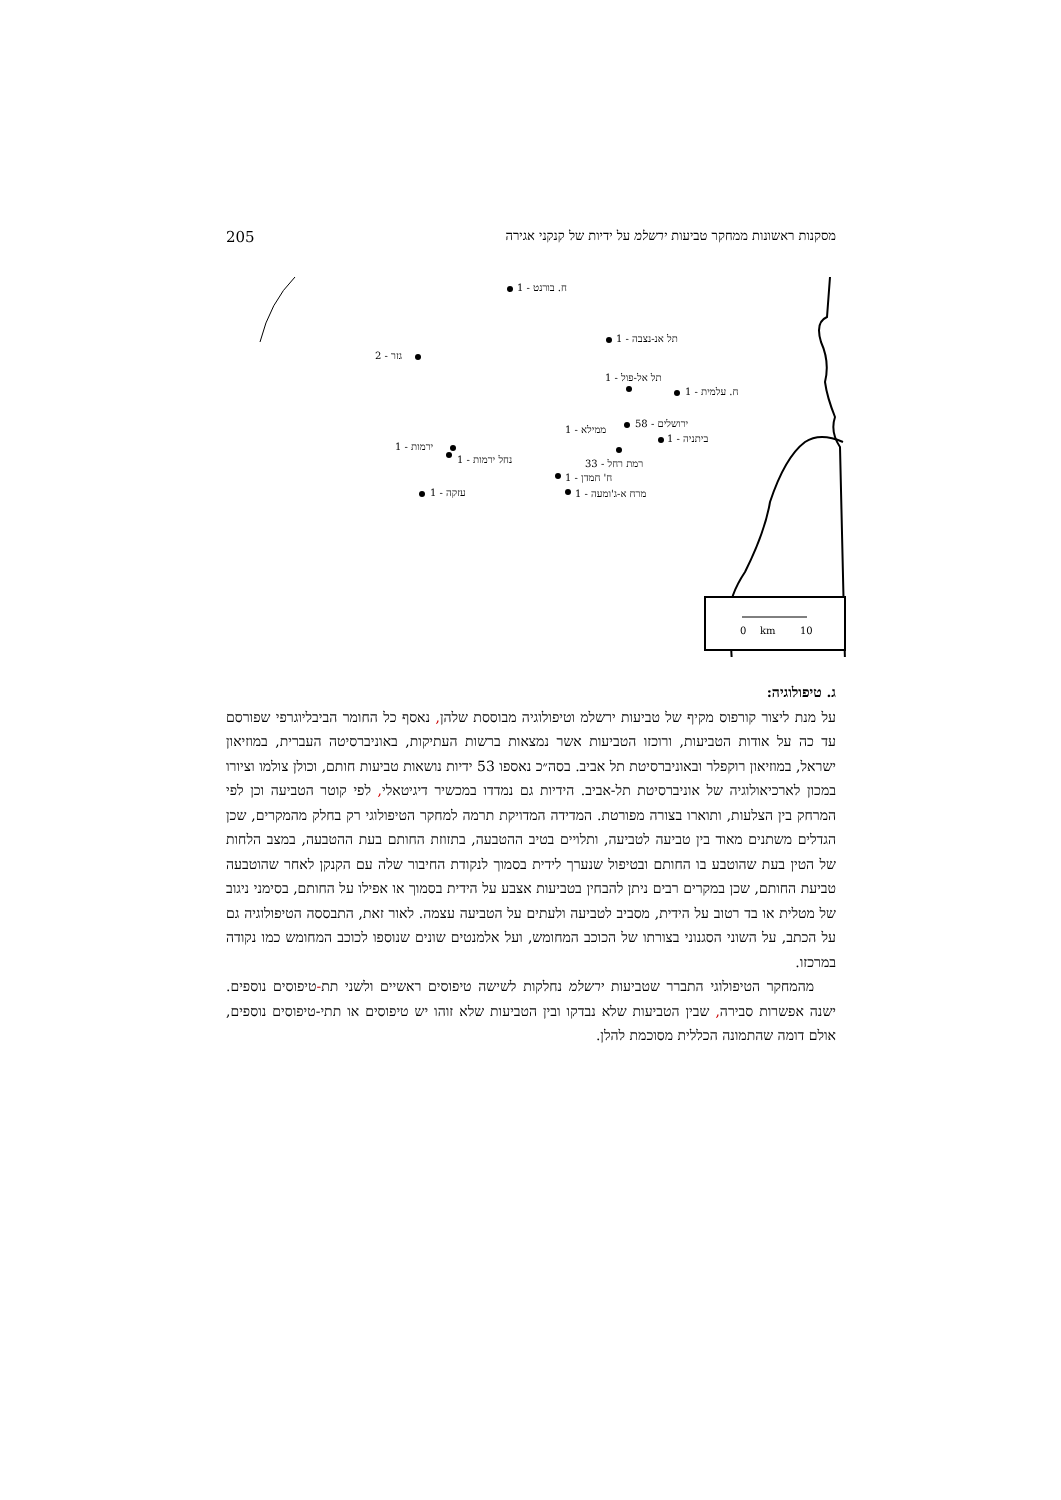205 מסקנות ראשונות ממחקר טביעות ירשלמ על ידיות של קנקני אגירה
0
km
10
ח. בורנט - 1
תל אנ-נצבה - 1
גזר - 2
תל אל-פול - 1
ח. עלמית - 1
ירושלים - 58
ממילא - 1
ביתניה - 1
ירמות - 1
נחל ירמות - 1 רמת רחל - 33
ח' חמדן - 1
מרח א-ג'ומעה - 1
עזקה - 1
ג. טיפולוגיה:
על מנת ליצור קורפוס מקיף של טביעות ירשלמ וטיפולוגיה מבוססת שלהן, נאסף כל החומר הביבליוגרפי שפורסם עד כה על אודות הטביעות, ורוכזו הטביעות אשר נמצאות ברשות העתיקות, באוניברסיטה העברית, במוזיאון ישראל, במוזיאון רוקפלר ובאוניברסיטת תל אביב. בסה״כ נאספו 53 ידיות נושאות טביעות חותם, וכולן צולמו וציורו במכון לארכיאולוגיה של אוניברסיטת תל-אביב. הידיות גם נמדדו במכשיר דיגיטאלי, לפי קוטר הטביעה וכן לפי המרחק בין הצלעות, ותוארו בצורה מפורטת. המדידה המדויקת תרמה למחקר הטיפולוגי רק בחלק מהמקרים, שכן הגדלים משתנים מאוד בין טביעה לטביעה, ותלויים בטיב ההטבעה, בתזוזת החותם בעת ההטבעה, במצב הלחות של הטין בעת שהוטבע בו החותם ובטיפול שנערך לידית בסמוך לנקודת החיבור שלה עם הקנקן לאחר שהוטבעה טביעת החותם, שכן במקרים רבים ניתן להבחין בטביעות אצבע על הידית בסמוך או אפילו על החותם, בסימני ניגוב של מטלית או בד רטוב על הידית, מסביב לטביעה ולעתים על הטביעה עצמה. לאור זאת, התבססה הטיפולוגיה גם על הכתב, על השוני הסגנוני בצורתו של הכוכב המחומש, ועל אלמנטים שונים שנוספו לכוכב המחומש כמו נקודה במרכזו.
מהמחקר הטיפולוגי התברר שטביעות ירשלמ נחלקות לשישה טיפוסים ראשיים ולשני תת-טיפוסים נוספים. ישנה אפשרות סבירה, שבין הטביעות שלא נבדקו ובין הטביעות שלא זוהו יש טיפוסים או תתי-טיפוסים נוספים, אולם דומה שהתמונה הכללית מסוכמת להלן.